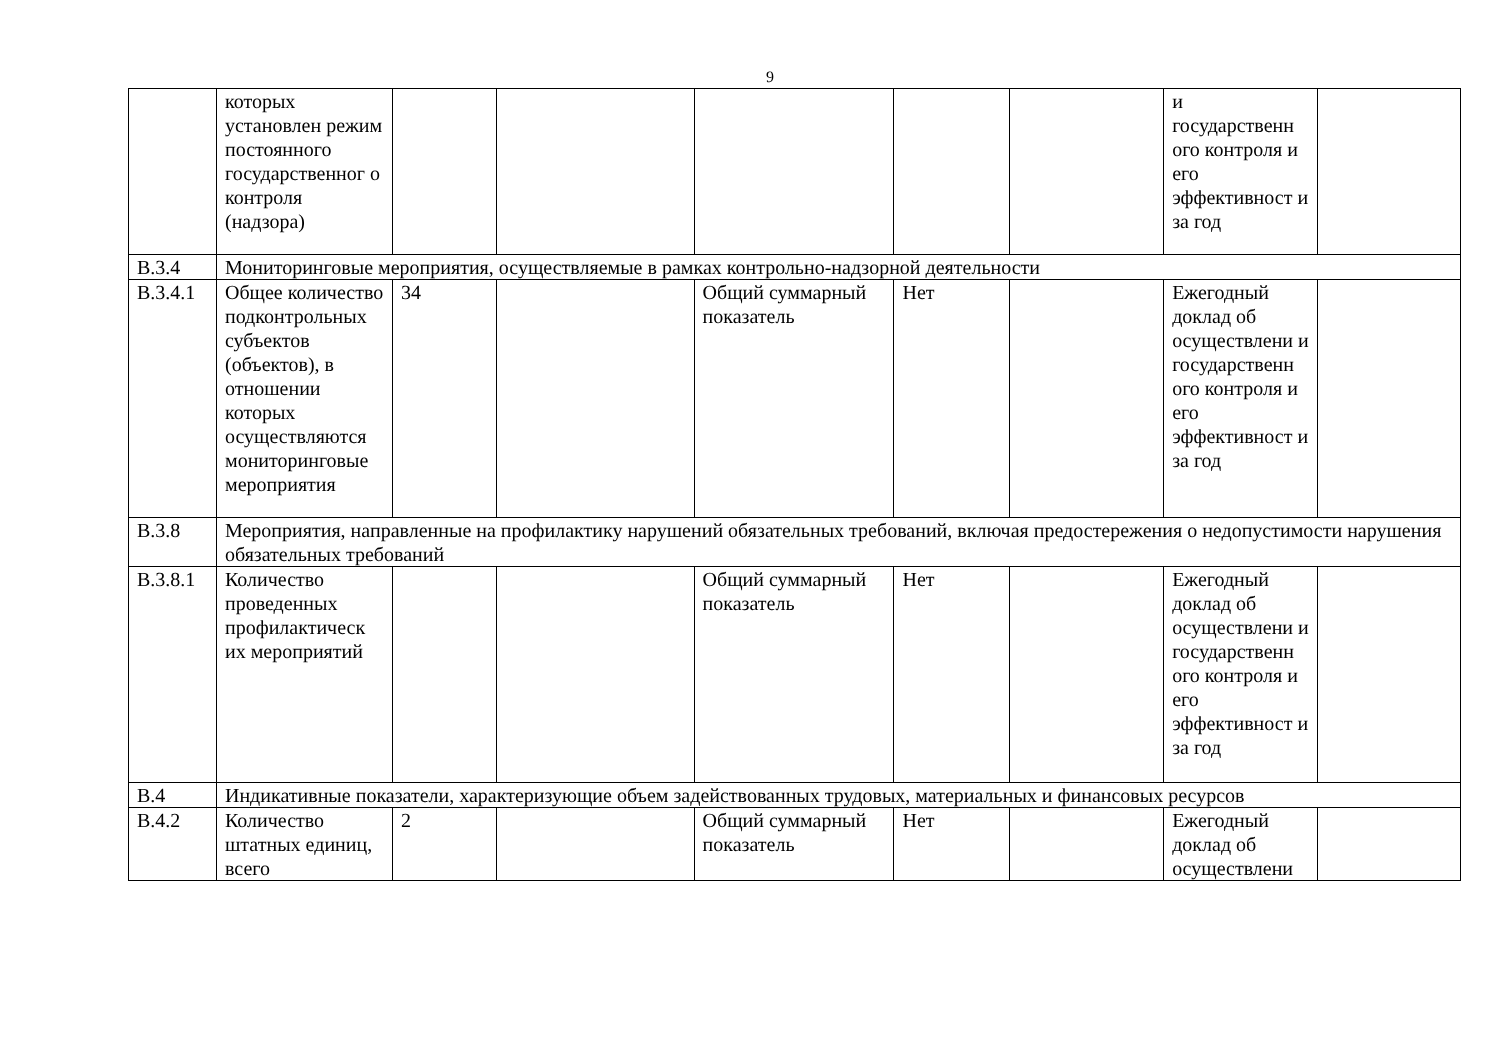9
| | которых установлен режим постоянного государственног о контроля (надзора) | | | | | | и государственн ого контроля и его эффективност и за год | |
| В.3.4 | Мониторинговые мероприятия, осуществляемые в рамках контрольно-надзорной деятельности | | | | | | | |
| В.3.4.1 | Общее количество подконтрольных субъектов (объектов), в отношении которых осуществляются мониторинговые мероприятия | 34 | | Общий суммарный показатель | Нет | | Ежегодный доклад об осуществлени и государственн ого контроля и его эффективност и за год | |
| В.3.8 | Мероприятия, направленные на профилактику нарушений обязательных требований, включая предостережения о недопустимости нарушения обязательных требований | | | | | | | |
| В.3.8.1 | Количество проведенных профилактическ их мероприятий | | | Общий суммарный показатель | Нет | | Ежегодный доклад об осуществлени и государственн ого контроля и его эффективност и за год | |
| В.4 | Индикативные показатели, характеризующие объем задействованных трудовых, материальных и финансовых ресурсов | | | | | | | |
| В.4.2 | Количество штатных единиц, всего | 2 | | Общий суммарный показатель | Нет | | Ежегодный доклад об осуществлени | |